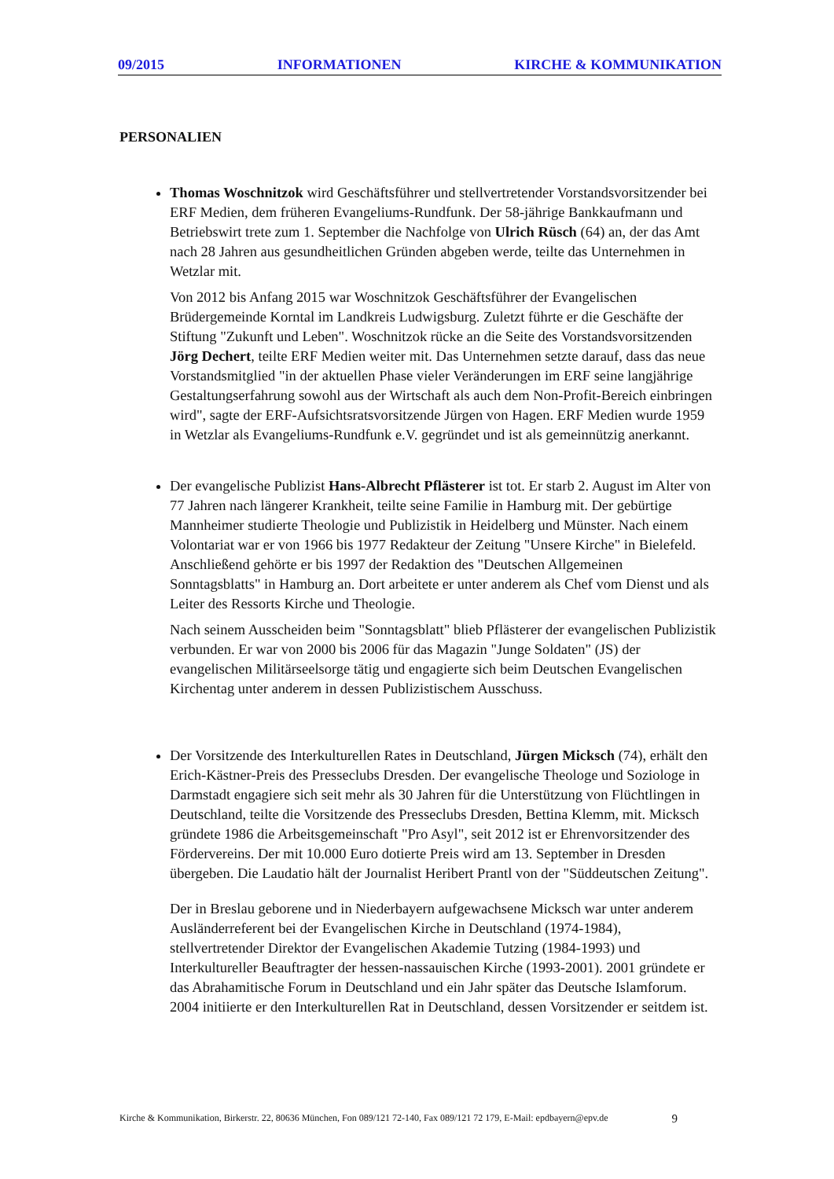09/2015 INFORMATIONEN KIRCHE & KOMMUNIKATION
PERSONALIEN
Thomas Woschnitzok wird Geschäftsführer und stellvertretender Vorstandsvorsitzender bei ERF Medien, dem früheren Evangeliums-Rundfunk. Der 58-jährige Bankkaufmann und Betriebswirt trete zum 1. September die Nachfolge von Ulrich Rüsch (64) an, der das Amt nach 28 Jahren aus gesundheitlichen Gründen abgeben werde, teilte das Unternehmen in Wetzlar mit.
Von 2012 bis Anfang 2015 war Woschnitzok Geschäftsführer der Evangelischen Brüdergemeinde Korntal im Landkreis Ludwigsburg. Zuletzt führte er die Geschäfte der Stiftung "Zukunft und Leben". Woschnitzok rücke an die Seite des Vorstandsvorsitzenden Jörg Dechert, teilte ERF Medien weiter mit. Das Unternehmen setzte darauf, dass das neue Vorstandsmitglied "in der aktuellen Phase vieler Veränderungen im ERF seine langjährige Gestaltungserfahrung sowohl aus der Wirtschaft als auch dem Non-Profit-Bereich einbringen wird", sagte der ERF-Aufsichtsratsvorsitzende Jürgen von Hagen. ERF Medien wurde 1959 in Wetzlar als Evangeliums-Rundfunk e.V. gegründet und ist als gemeinnützig anerkannt.
Der evangelische Publizist Hans-Albrecht Pflästerer ist tot. Er starb 2. August im Alter von 77 Jahren nach längerer Krankheit, teilte seine Familie in Hamburg mit. Der gebürtige Mannheimer studierte Theologie und Publizistik in Heidelberg und Münster. Nach einem Volontariat war er von 1966 bis 1977 Redakteur der Zeitung "Unsere Kirche" in Bielefeld. Anschließend gehörte er bis 1997 der Redaktion des "Deutschen Allgemeinen Sonntagsblatts" in Hamburg an. Dort arbeitete er unter anderem als Chef vom Dienst und als Leiter des Ressorts Kirche und Theologie.
Nach seinem Ausscheiden beim "Sonntagsblatt" blieb Pflästerer der evangelischen Publizistik verbunden. Er war von 2000 bis 2006 für das Magazin "Junge Soldaten" (JS) der evangelischen Militärseelsorge tätig und engagierte sich beim Deutschen Evangelischen Kirchentag unter anderem in dessen Publizistischem Ausschuss.
Der Vorsitzende des Interkulturellen Rates in Deutschland, Jürgen Micksch (74), erhält den Erich-Kästner-Preis des Presseclubs Dresden. Der evangelische Theologe und Soziologe in Darmstadt engagiere sich seit mehr als 30 Jahren für die Unterstützung von Flüchtlingen in Deutschland, teilte die Vorsitzende des Presseclubs Dresden, Bettina Klemm, mit. Micksch gründete 1986 die Arbeitsgemeinschaft "Pro Asyl", seit 2012 ist er Ehrenvorsitzender des Fördervereins. Der mit 10.000 Euro dotierte Preis wird am 13. September in Dresden übergeben. Die Laudatio hält der Journalist Heribert Prantl von der "Süddeutschen Zeitung".
Der in Breslau geborene und in Niederbayern aufgewachsene Micksch war unter anderem Ausländerreferent bei der Evangelischen Kirche in Deutschland (1974-1984), stellvertretender Direktor der Evangelischen Akademie Tutzing (1984-1993) und Interkultureller Beauftragter der hessen-nassauischen Kirche (1993-2001). 2001 gründete er das Abrahamitische Forum in Deutschland und ein Jahr später das Deutsche Islamforum. 2004 initiierte er den Interkulturellen Rat in Deutschland, dessen Vorsitzender er seitdem ist.
Kirche & Kommunikation, Birkerstr. 22, 80636 München, Fon 089/121 72-140, Fax 089/121 72 179, E-Mail: epdbayern@epv.de 9